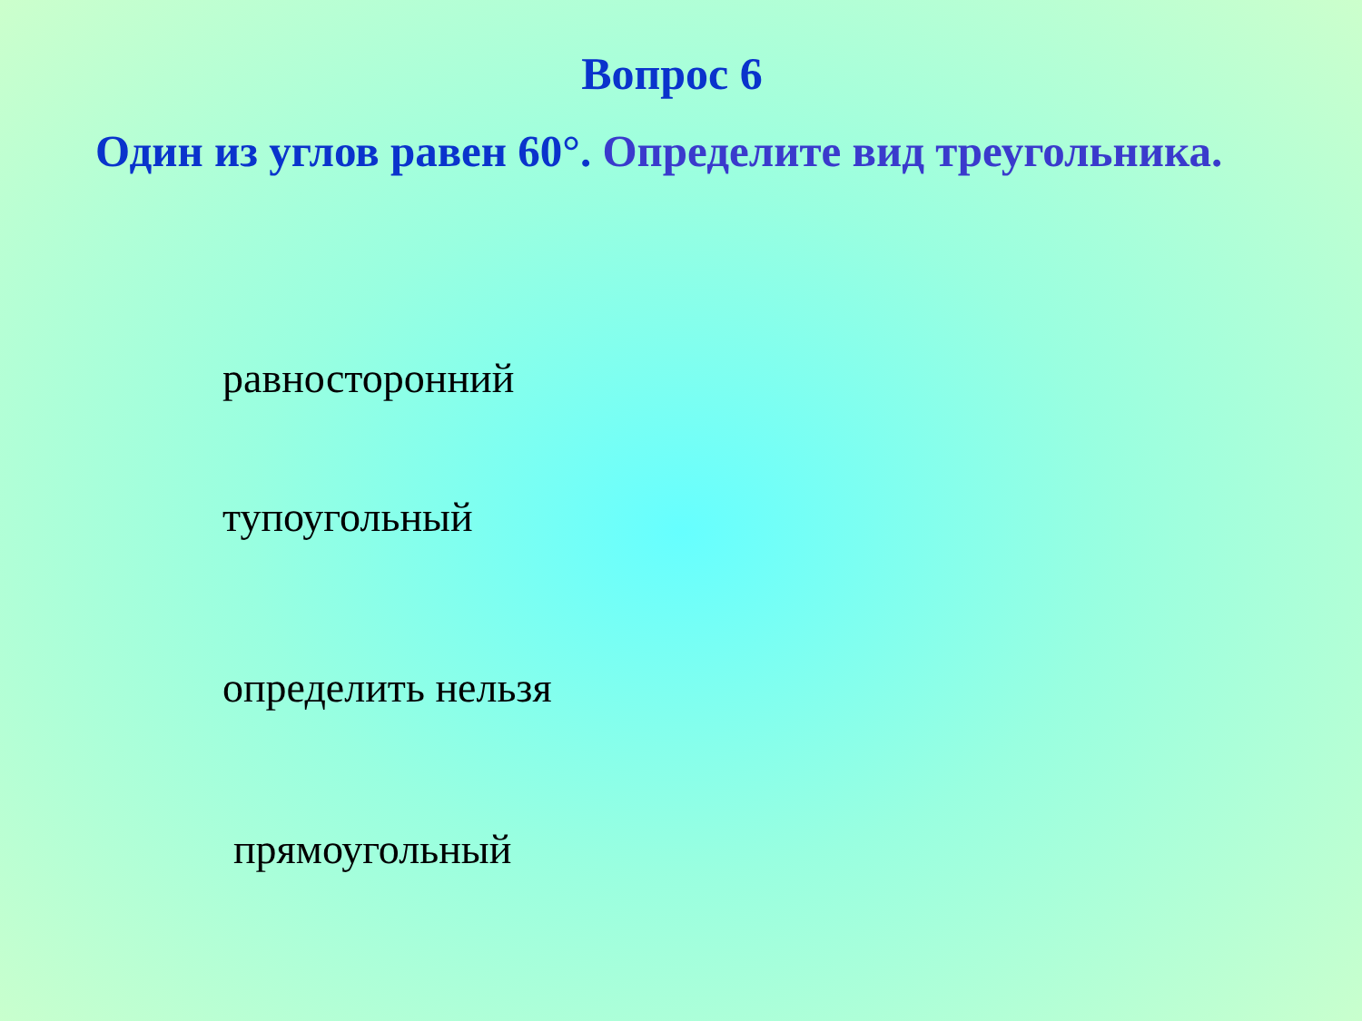Вопрос 6
Один из углов равен 60°. Определите вид треугольника.
равносторонний
тупоугольный
определить нельзя
прямоугольный